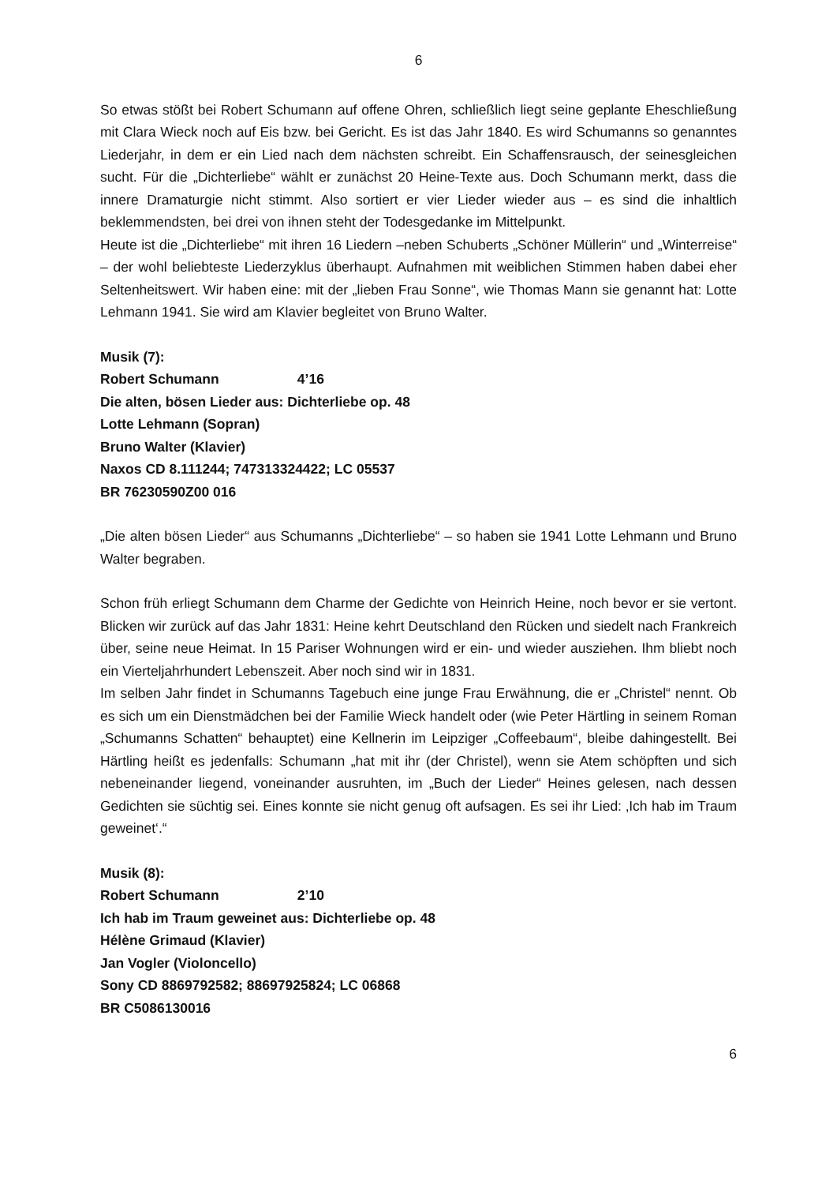6
So etwas stößt bei Robert Schumann auf offene Ohren, schließlich liegt seine geplante Eheschließung mit Clara Wieck noch auf Eis bzw. bei Gericht. Es ist das Jahr 1840. Es wird Schumanns so genanntes Liederjahr, in dem er ein Lied nach dem nächsten schreibt. Ein Schaffensrausch, der seinesgleichen sucht. Für die „Dichterliebe“ wählt er zunächst 20 Heine-Texte aus. Doch Schumann merkt, dass die innere Dramaturgie nicht stimmt. Also sortiert er vier Lieder wieder aus – es sind die inhaltlich beklemmendsten, bei drei von ihnen steht der Todesgedanke im Mittelpunkt.
Heute ist die „Dichterliebe“ mit ihren 16 Liedern –neben Schuberts „Schöner Müllerin“ und „Winterreise“ – der wohl beliebteste Liederzyklus überhaupt. Aufnahmen mit weiblichen Stimmen haben dabei eher Seltenheitswert. Wir haben eine: mit der „lieben Frau Sonne“, wie Thomas Mann sie genannt hat: Lotte Lehmann 1941. Sie wird am Klavier begleitet von Bruno Walter.
Musik (7):
Robert Schumann 4’16
Die alten, bösen Lieder aus: Dichterliebe op. 48
Lotte Lehmann (Sopran)
Bruno Walter (Klavier)
Naxos CD 8.111244; 747313324422; LC 05537
BR 76230590Z00 016
„Die alten bösen Lieder“ aus Schumanns „Dichterliebe“ – so haben sie 1941 Lotte Lehmann und Bruno Walter begraben.
Schon früh erliegt Schumann dem Charme der Gedichte von Heinrich Heine, noch bevor er sie vertont. Blicken wir zurück auf das Jahr 1831: Heine kehrt Deutschland den Rücken und siedelt nach Frankreich über, seine neue Heimat. In 15 Pariser Wohnungen wird er ein- und wieder ausziehen. Ihm bliebt noch ein Vierteljahrhundert Lebenszeit. Aber noch sind wir in 1831.
Im selben Jahr findet in Schumanns Tagebuch eine junge Frau Erwähnung, die er „Christel“ nennt. Ob es sich um ein Dienstmädchen bei der Familie Wieck handelt oder (wie Peter Härtling in seinem Roman „Schumanns Schatten“ behauptet) eine Kellnerin im Leipziger „Coffeebaum“, bleibe dahingestellt. Bei Härtling heißt es jedenfalls: Schumann „hat mit ihr (der Christel), wenn sie Atem schöpften und sich nebeneinander liegend, voneinander ausruhten, im „Buch der Lieder“ Heines gelesen, nach dessen Gedichten sie süchtig sei. Eines konnte sie nicht genug oft aufsagen. Es sei ihr Lied: ‚Ich hab im Traum geweinet‘.“
Musik (8):
Robert Schumann 2’10
Ich hab im Traum geweinet aus: Dichterliebe op. 48
Hélène Grimaud (Klavier)
Jan Vogler (Violoncello)
Sony CD 8869792582; 88697925824; LC 06868
BR C5086130016
6